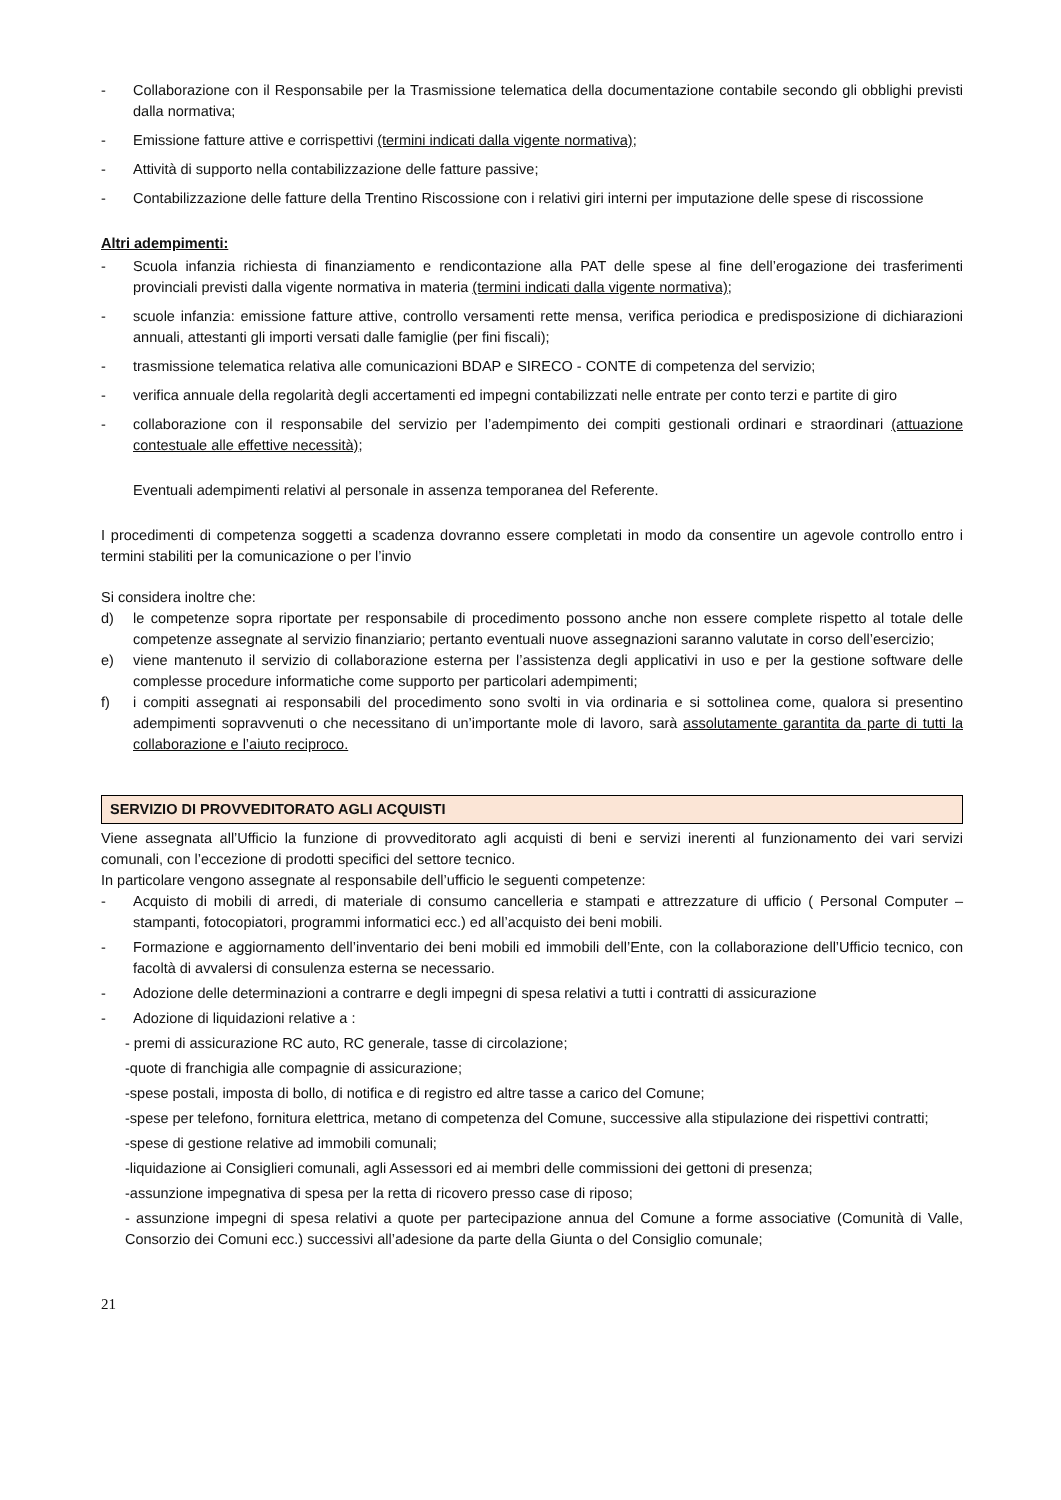- Collaborazione con il Responsabile per la Trasmissione telematica della documentazione contabile secondo gli obblighi previsti dalla normativa;
- Emissione fatture attive e corrispettivi (termini indicati dalla vigente normativa);
- Attività di supporto nella contabilizzazione delle fatture passive;
- Contabilizzazione delle fatture della Trentino Riscossione con i relativi giri interni per imputazione delle spese di riscossione
Altri adempimenti:
- Scuola infanzia richiesta di finanziamento e rendicontazione alla PAT delle spese al fine dell’erogazione dei trasferimenti provinciali previsti dalla vigente normativa in materia (termini indicati dalla vigente normativa);
- scuole infanzia: emissione fatture attive, controllo versamenti rette mensa, verifica periodica e predisposizione di dichiarazioni annuali, attestanti gli importi versati dalle famiglie (per fini fiscali);
- trasmissione telematica relativa alle comunicazioni BDAP e SIRECO - CONTE di competenza del servizio;
- verifica annuale della regolarità degli accertamenti ed impegni contabilizzati nelle entrate per conto terzi e partite di giro
- collaborazione con il responsabile del servizio per l’adempimento dei compiti gestionali ordinari e straordinari (attuazione contestuale alle effettive necessità);
Eventuali adempimenti relativi al personale in assenza temporanea del Referente.
I procedimenti di competenza soggetti a scadenza dovranno essere completati in modo da consentire un agevole controllo entro i termini stabiliti per la comunicazione o per l’invio
Si considera inoltre che:
d) le competenze sopra riportate per responsabile di procedimento possono anche non essere complete rispetto al totale delle competenze assegnate al servizio finanziario; pertanto eventuali nuove assegnazioni saranno valutate in corso dell’esercizio;
e) viene mantenuto il servizio di collaborazione esterna per l’assistenza degli applicativi in uso e per la gestione software delle complesse procedure informatiche come supporto per particolari adempimenti;
f) i compiti assegnati ai responsabili del procedimento sono svolti in via ordinaria e si sottolinea come, qualora si presentino adempimenti sopravvenuti o che necessitano di un’importante mole di lavoro, sarà assolutamente garantita da parte di tutti la collaborazione e l’aiuto reciproco.
SERVIZIO DI PROVVEDITORATO AGLI ACQUISTI
Viene assegnata all’Ufficio la funzione di provveditorato agli acquisti di beni e servizi inerenti al funzionamento dei vari servizi comunali, con l’eccezione di prodotti specifici del settore tecnico.
In particolare vengono assegnate al responsabile dell’ufficio le seguenti competenze:
- Acquisto di mobili di arredi, di materiale di consumo cancelleria e stampati e attrezzature di ufficio ( Personal Computer – stampanti, fotocopiatori, programmi informatici ecc.) ed all’acquisto dei beni mobili.
- Formazione e aggiornamento dell’inventario dei beni mobili ed immobili dell’Ente, con la collaborazione dell’Ufficio tecnico, con facoltà di avvalersi di consulenza esterna se necessario.
- Adozione delle determinazioni a contrarre e degli impegni di spesa relativi a tutti i contratti di assicurazione
- Adozione di liquidazioni relative a :
- premi di assicurazione RC auto, RC generale, tasse di circolazione;
-quote di franchigia alle compagnie di assicurazione;
-spese postali, imposta di bollo, di notifica e di registro ed altre tasse a carico del Comune;
-spese per telefono, fornitura elettrica, metano di competenza del Comune, successive alla stipulazione dei rispettivi contratti;
-spese di gestione relative ad immobili comunali;
-liquidazione ai Consiglieri comunali, agli Assessori ed ai membri delle commissioni dei gettoni di presenza;
-assunzione impegnativa di spesa per la retta di ricovero presso case di riposo;
- assunzione impegni di spesa relativi a quote per partecipazione annua del Comune a forme associative (Comunità di Valle, Consorzio dei Comuni ecc.) successivi all’adesione da parte della Giunta o del Consiglio comunale;
21